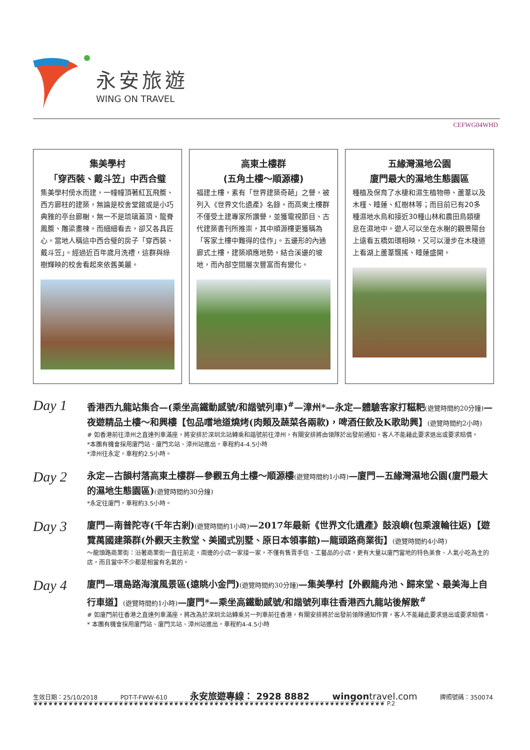永安旅遊
WING ON TRAVEL
CEFWG04WHD
集美學村
「穿西裝、戴斗笠」中西合璧
集美學村傍水而建，一幢幢頂著紅瓦飛簷、西方廊柱的建築，無論是校舍堂館或是小巧典雅的亭台廊榭，無一不是琉璃蓋頂、龍脊鳳簷、雕梁畫棟，而細細看去，卻又各具匠心。當地人稱這中西合璧的房子「穿西裝、戴斗笠」。經過近百年歲月洗禮，這群與綠樹輝映的校舍看起來依舊美麗。
高東土樓群
(五角土樓～順源樓)
福建土樓，素有「世界建築奇葩」之譽，被列入《世界文化遺產》名錄。而高東土樓群不僅受土建專家所讚譽，並獲電視節目、古代建築書刊所推崇，其中順源樓更獲稱為「客家土樓中難得的佳作」。五邊形的內通廊式土樓，建築順應地勢，結合溪邊的坡地，而內部空間層次豐富而有變化。
五緣灣濕地公園
廈門最大的濕地生態園區
種植及保育了水棲和濕生植物帶、蘆葦以及木槿、睡蓮、紅樹林等；而目前已有20多種濕地水鳥和接近30種山林和農田鳥類棲息在濕地中。遊人可以坐在水榭的觀景陽台上遠看五橋如環相映，又可以漫步在木棧道上看湖上蘆葦飄搖、睡蓮盛開。
Day 1
香港西九龍站集合—(乘坐高鐵動感號/和諧號列車)<sup>#</sup>—漳州*—永定—體驗客家打糍粑(遊覽時間約20分鐘)—夜遊精品土樓～和興樓【包品嚐地道燒烤(肉類及蔬菜各兩款)，啤酒任飲及K歌助興】(遊覽時間約2小時)
# 如香港前往漳州之直達列車滿座，將安排於深圳北站轉乘和諧號前往漳州，有關安排將由領隊於出發前通知，客人不能藉此要求退出或要求賠償。
*本團有機會採用廈門站、廈門北站、漳州站進出，車程約4-4.5小時
*漳州往永定，車程約2.5小時。
Day 2
永定—古韻村落高東土樓群—參觀五角土樓～順源樓(遊覽時間約1小時)—廈門—五緣灣濕地公園(廈門最大的濕地生態園區)(遊覽時間約30分鐘)
*永定往廈門，車程約3.5小時。
Day 3
廈門—南普陀寺(千年古剎)(遊覽時間約1小時)—2017年最新《世界文化遺產》鼓浪嶼(包乘渡輪往返)【遊覽萬國建築群(外觀天主教堂、美國式別墅、原日本領事館)—龍頭路商業街】(遊覽時間約4小時)
～龍頭路商業街：沿著商業街一直往前走，兩邊的小店一家接一家，不僅有售賣手信、工藝品的小店，更有大量以廈門當地的特色美食、人氣小吃為主的店，而且當中不少都是相當有名氣的。
Day 4
廈門—環島路海濱風景區(遠眺小金門)(遊覽時間約30分鐘)—集美學村【外觀龍舟池、歸來堂、最美海上自行車道】(遊覽時間約1小時)—廈門*—乘坐高鐵動感號/和諧號列車往香港西九龍站後解散<sup>#</sup>
# 如廈門前往香港之直達列車滿座，將改為於深圳北站轉乘另一列車前往香港，有關安排將於出發前領隊通知作實，客人不能藉此要求退出或要求賠償。
* 本團有機會採用廈門站、廈門北站、漳州站進出，車程約4-4.5小時
生效日期：25/10/2018 PDT-T-FWW-610 永安旅遊專線： 2928 8882 wingontravel.com 牌照號碼：350074
❦❦❦❦❦❦❦❦❦❦❦❦❦❦❦❦❦❦❦❦❦❦❦❦❦❦❦❦❦❦❦❦❦❦❦❦❦❦❦❦❦❦❦❦❦❦❦❦❦❦❦❦❦❦❦❦❦❦❦❦❦❦❦❦❦❦❦❦❦❦ P.2